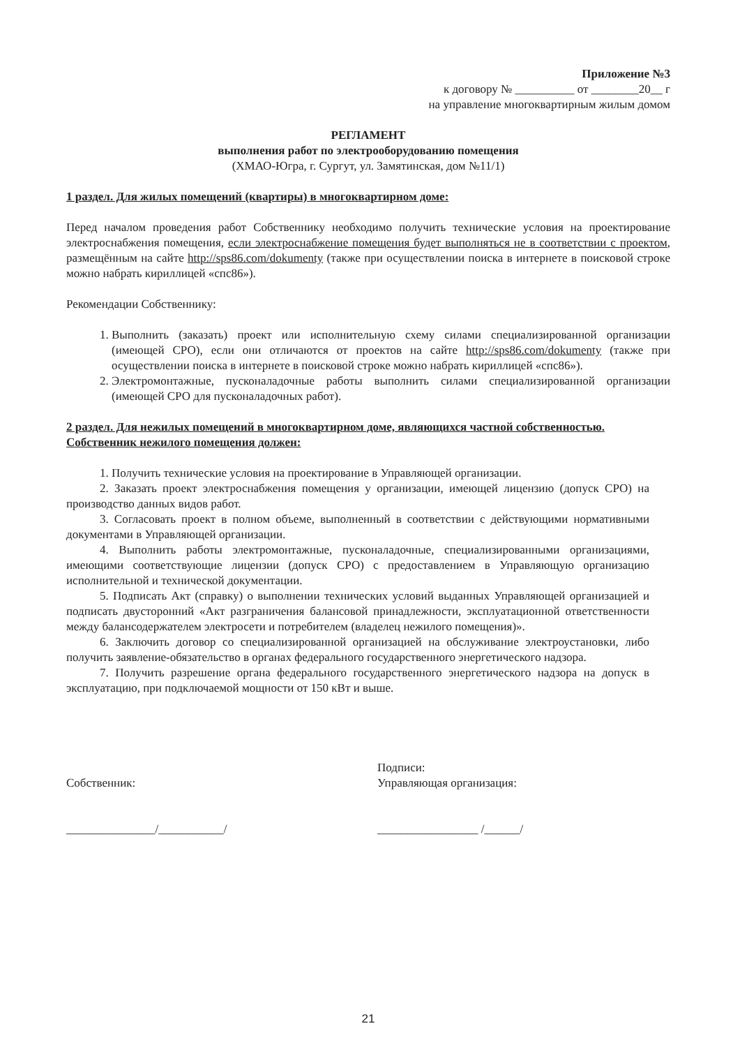Приложение №3
к договору № __________ от ________20__ г
на управление многоквартирным жилым домом
РЕГЛАМЕНТ
выполнения работ по электрооборудованию помещения
(ХМАО-Югра, г. Сургут, ул. Замятинская, дом №11/1)
1 раздел. Для жилых помещений (квартиры) в многоквартирном доме:
Перед началом проведения работ Собственнику необходимо получить технические условия на проектирование электроснабжения помещения, если электроснабжение помещения будет выполняться не в соответствии с проектом, размещённым на сайте http://sps86.com/dokumenty (также при осуществлении поиска в интернете в поисковой строке можно набрать кириллицей «спс86»).
Рекомендации Собственнику:
1. Выполнить (заказать) проект или исполнительную схему силами специализированной организации (имеющей СРО), если они отличаются от проектов на сайте http://sps86.com/dokumenty (также при осуществлении поиска в интернете в поисковой строке можно набрать кириллицей «спс86»).
2. Электромонтажные, пусконаладочные работы выполнить силами специализированной организации (имеющей СРО для пусконаладочных работ).
2 раздел. Для нежилых помещений в многоквартирном доме, являющихся частной собственностью. Собственник нежилого помещения должен:
1. Получить технические условия на проектирование в Управляющей организации.
2. Заказать проект электроснабжения помещения у организации, имеющей лицензию (допуск СРО) на производство данных видов работ.
3. Согласовать проект в полном объеме, выполненный в соответствии с действующими нормативными документами в Управляющей организации.
4. Выполнить работы электромонтажные, пусконаладочные, специализированными организациями, имеющими соответствующие лицензии (допуск СРО) с предоставлением в Управляющую организацию исполнительной и технической документации.
5. Подписать Акт (справку) о выполнении технических условий выданных Управляющей организацией и подписать двусторонний «Акт разграничения балансовой принадлежности, эксплуатационной ответственности между балансодержателем электросети и потребителем (владелец нежилого помещения)».
6. Заключить договор со специализированной организацией на обслуживание электроустановки, либо получить заявление-обязательство в органах федерального государственного энергетического надзора.
7. Получить разрешение органа федерального государственного энергетического надзора на допуск в эксплуатацию, при подключаемой мощности от 150 кВт и выше.
Собственник:
_______________/___________/
Подписи:
Управляющая организация:
_________________ /______/
21